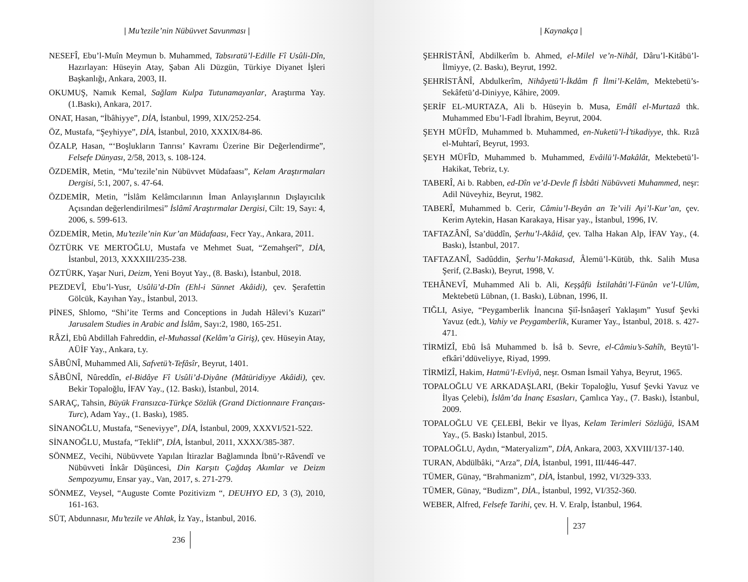| Mu’tezile’nin Nübüvvet Savunması |
NESEFÎ, Ebu’l-Muîn Meymun b. Muhammed, Tabsıratü’l-Edille Fî Usûli-Dîn, Hazırlayan: Hüseyin Atay, Şaban Ali Düzgün, Türkiye Diyanet İşleri Başkanlığı, Ankara, 2003, II.
OKUMUŞ, Namık Kemal, Sağlam Kulpa Tutunamayanlar, Araştırma Yay. (1.Baskı), Ankara, 2017.
ONAT, Hasan, “İbâhiyye”, DİA, İstanbul, 1999, XIX/252-254.
ÖZ, Mustafa, “Şeyhiyye”, DİA, İstanbul, 2010, XXXIX/84-86.
ÖZALP, Hasan, “‘Boşlukların Tanrısı’ Kavramı Üzerine Bir Değerlendirme”, Felsefe Dünyası, 2/58, 2013, s. 108-124.
ÖZDEMİR, Metin, “Mu’tezile’nin Nübüvvet Müdafaası”, Kelam Araştırmaları Dergisi, 5:1, 2007, s. 47-64.
ÖZDEMİR, Metin, ”İslâm Kelâmcılarının İman Anlayışlarının Dışlayıcılık Açısından değerlendirilmesi” İslâmî Araştırmalar Dergisi, Cilt: 19, Sayı: 4, 2006, s. 599-613.
ÖZDEMİR, Metin, Mu’tezile’nin Kur’an Müdafaası, Fecr Yay., Ankara, 2011.
ÖZTÜRK VE MERTOĞLU, Mustafa ve Mehmet Suat, “Zemahşerî”, DİA, İstanbul, 2013, XXXXIII/235-238.
ÖZTÜRK, Yaşar Nuri, Deizm, Yeni Boyut Yay., (8. Baskı), İstanbul, 2018.
PEZDEVÎ, Ebu’l-Yusr, Usûlü’d-Dîn (Ehl-i Sünnet Akâidi), çev. Şerafettin Gölcük, Kayıhan Yay., İstanbul, 2013.
PİNES, Shlomo, “Shi’ite Terms and Conceptions in Judah Hâlevi’s Kuzari” Jarusalem Studies in Arabic and İslâm, Sayı:2, 1980, 165-251.
RÂZİ, Ebû Abdillah Fahreddin, el-Muhassal (Kelâm’a Giriş), çev. Hüseyin Atay, AÜİF Yay., Ankara, t.y.
SÂBÛNÎ, Muhammed Ali, Safvetü’t-Tefâsîr, Beyrut, 1401.
SÂBÛNÎ, Nûreddîn, el-Bidâye Fî Usûli’d-Diyâne (Mâtüridiyye Akâidi), çev. Bekir Topaloğlu, İFAV Yay., (12. Baskı), İstanbul, 2014.
SARAÇ, Tahsin, Büyük Fransızca-Türkçe Sözlük (Grand Dictionnaıre Françaıs-Turc), Adam Yay., (1. Baskı), 1985.
SİNANOĞLU, Mustafa, “Seneviyye”, DİA, İstanbul, 2009, XXXVI/521-522.
SİNANOĞLU, Mustafa, “Teklif”, DİA, İstanbul, 2011, XXXX/385-387.
SÖNMEZ, Vecihi, Nübüvvete Yapılan İtirazlar Bağlamında İbnü’r-Râvendî ve Nübüvveti İnkâr Düşüncesi, Din Karşıtı Çağdaş Akımlar ve Deizm Sempozyumu, Ensar yay., Van, 2017, s. 271-279.
SÖNMEZ, Veysel, “Auguste Comte Pozitivizm “, DEUHYO ED, 3 (3), 2010, 161-163.
SÜT, Abdunnasır, Mu’tezile ve Ahlak, İz Yay., İstanbul, 2016.
236
| Kaynakça |
ŞEHRİSTÂNÎ, Abdilkerîm b. Ahmed, el-Milel ve’n-Nihâl, Dâru’l-Kitâbü’l-İlmiyye, (2. Baskı), Beyrut, 1992.
ŞEHRİSTÂNÎ, Abdulkerîm, Nihâyetü’l-İkdâm fî İlmi’l-Kelâm, Mektebetü’s-Sekâfetü’d-Diniyye, Kâhire, 2009.
ŞERİF EL-MURTAZA, Ali b. Hüseyin b. Musa, Emâlî el-Murtazâ thk. Muhammed Ebu’l-Fadl İbrahim, Beyrut, 2004.
ŞEYH MÜFÎD, Muhammed b. Muhammed, en-Nuketü’l-İ’tikadiyye, thk. Rızâ el-Muhtarî, Beyrut, 1993.
ŞEYH MÜFÎD, Muhammed b. Muhammed, Evâilü’l-Makâlât, Mektebetü’l-Hakikat, Tebriz, t.y.
TABERÎ, Ai b. Rabben, ed-Dîn ve’d-Devle fî İsbâti Nübüvveti Muhammed, neşr: Adil Nüveyhiz, Beyrut, 1982.
TABERÎ, Muhammed b. Cerir, Câmiu’l-Beyân an Te’vili Ayi’l-Kur’an, çev. Kerim Aytekin, Hasan Karakaya, Hisar yay., İstanbul, 1996, IV.
TAFTAZÂNÎ, Sa’düddîn, Şerhu’l-Akâid, çev. Talha Hakan Alp, İFAV Yay., (4. Baskı), İstanbul, 2017.
TAFTAZANÎ, Sadûddin, Şerhu’l-Makasıd, Âlemü’l-Kütüb, thk. Salih Musa Şerif, (2.Baskı), Beyrut, 1998, V.
TEHÂNEVÎ, Muhammed Ali b. Ali, Keşşâfü İstilahâti’l-Fünûn ve’l-Ulûm, Mektebetü Lübnan, (1. Baskı), Lübnan, 1996, II.
TIĞLI, Asiye, “Peygamberlik İnancına Şiî-İsnâaşerî Yaklaşım” Yusuf Şevki Yavuz (edt.), Vahiy ve Peygamberlik, Kuramer Yay., İstanbul, 2018. s. 427-471.
TİRMİZÎ, Ebû İsâ Muhammed b. İsâ b. Sevre, el-Câmiu’s-Sahîh, Beytü’l-efkâri’ddüveliyye, Riyad, 1999.
TİRMİZÎ, Hakim, Hatmü’l-Evliyâ, neşr. Osman İsmail Yahya, Beyrut, 1965.
TOPALOĞLU VE ARKADAŞLARI, (Bekir Topaloğlu, Yusuf Şevki Yavuz ve İlyas Çelebi), İslâm’da İnanç Esasları, Çamlıca Yay., (7. Baskı), İstanbul, 2009.
TOPALOĞLU VE ÇELEBİ, Bekir ve İlyas, Kelam Terimleri Sözlüğü, İSAM Yay., (5. Baskı) İstanbul, 2015.
TOPALOĞLU, Aydın, “Materyalizm”, DİA, Ankara, 2003, XXVIII/137-140.
TURAN, Abdülbâki, “Arza”, DİA, İstanbul, 1991, III/446-447.
TÜMER, Günay, “Brahmanizm”, DİA, İstanbul, 1992, VI/329-333.
TÜMER, Günay, “Budizm”, DİA., İstanbul, 1992, VI/352-360.
WEBER, Alfred, Felsefe Tarihi, çev. H. V. Eralp, İstanbul, 1964.
237